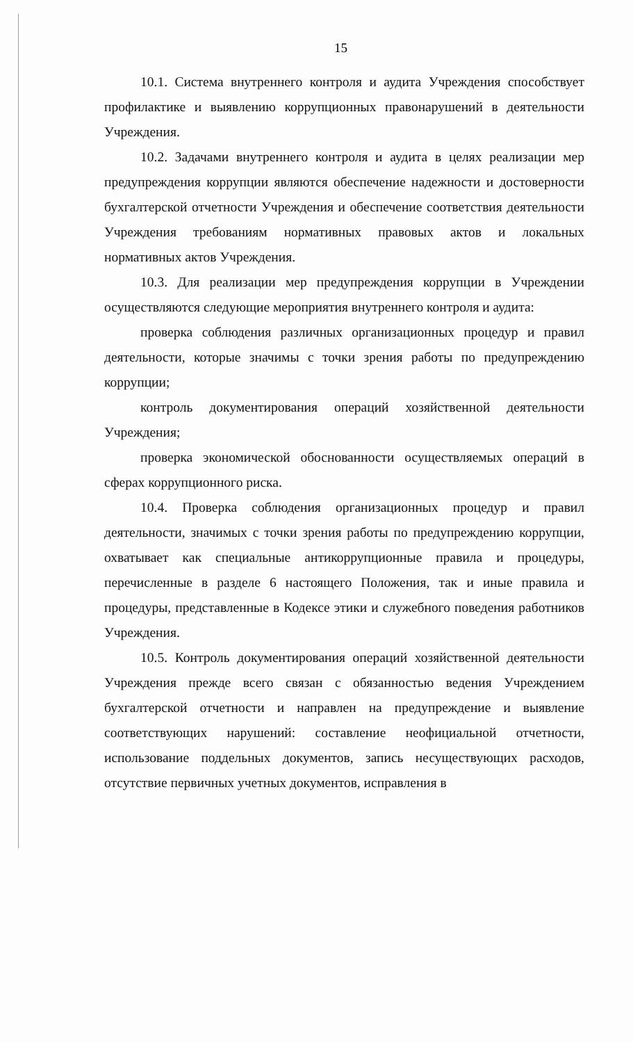15
10.1. Система внутреннего контроля и аудита Учреждения способствует профилактике и выявлению коррупционных правонарушений в деятельности Учреждения.
10.2. Задачами внутреннего контроля и аудита в целях реализации мер предупреждения коррупции являются обеспечение надежности и достоверности бухгалтерской отчетности Учреждения и обеспечение соответствия деятельности Учреждения требованиям нормативных правовых актов и локальных нормативных актов Учреждения.
10.3. Для реализации мер предупреждения коррупции в Учреждении осуществляются следующие мероприятия внутреннего контроля и аудита:
проверка соблюдения различных организационных процедур и правил деятельности, которые значимы с точки зрения работы по предупреждению коррупции;
контроль документирования операций хозяйственной деятельности Учреждения;
проверка экономической обоснованности осуществляемых операций в сферах коррупционного риска.
10.4. Проверка соблюдения организационных процедур и правил деятельности, значимых с точки зрения работы по предупреждению коррупции, охватывает как специальные антикоррупционные правила и процедуры, перечисленные в разделе 6 настоящего Положения, так и иные правила и процедуры, представленные в Кодексе этики и служебного поведения работников Учреждения.
10.5. Контроль документирования операций хозяйственной деятельности Учреждения прежде всего связан с обязанностью ведения Учреждением бухгалтерской отчетности и направлен на предупреждение и выявление соответствующих нарушений: составление неофициальной отчетности, использование поддельных документов, запись несуществующих расходов, отсутствие первичных учетных документов, исправления в